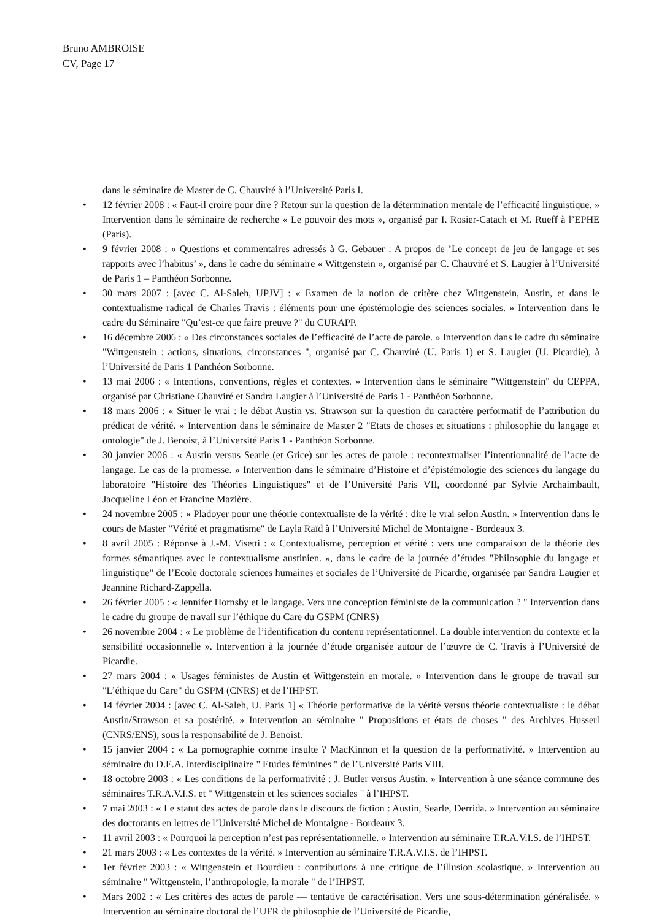Bruno AMBROISE
CV, Page 17
dans le séminaire de Master de C. Chauviré à l’Université Paris I.
• 12 février 2008 : « Faut-il croire pour dire ? Retour sur la question de la détermination mentale de l’efficacité linguistique. » Intervention dans le séminaire de recherche « Le pouvoir des mots », organisé par I. Rosier-Catach et M. Rueff à l’EPHE (Paris).
• 9 février 2008 : « Questions et commentaires adressés à G. Gebauer : A propos de ’Le concept de jeu de langage et ses rapports avec l’habitus’ », dans le cadre du séminaire « Wittgenstein », organisé par C. Chauviré et S. Laugier à l’Université de Paris 1 – Panthéon Sorbonne.
• 30 mars 2007 : [avec C. Al-Saleh, UPJV] : « Examen de la notion de critère chez Wittgenstein, Austin, et dans le contextualisme radical de Charles Travis : éléments pour une épistémologie des sciences sociales. » Intervention dans le cadre du Séminaire "Qu’est-ce que faire preuve ?" du CURAPP.
• 16 décembre 2006 : « Des circonstances sociales de l’efficacité de l’acte de parole. » Intervention dans le cadre du séminaire "Wittgenstein : actions, situations, circonstances ", organisé par C. Chauviré (U. Paris 1) et S. Laugier (U. Picardie), à l’Université de Paris 1 Panthéon Sorbonne.
• 13 mai 2006 : « Intentions, conventions, règles et contextes. » Intervention dans le séminaire "Wittgenstein" du CEPPA, organisé par Christiane Chauviré et Sandra Laugier à l’Université de Paris 1 - Panthéon Sorbonne.
• 18 mars 2006 : « Situer le vrai : le débat Austin vs. Strawson sur la question du caractère performatif de l’attribution du prédicat de vérité. » Intervention dans le séminaire de Master 2 "Etats de choses et situations : philosophie du langage et ontologie" de J. Benoist, à l’Université Paris 1 - Panthéon Sorbonne.
• 30 janvier 2006 : « Austin versus Searle (et Grice) sur les actes de parole : recontextualiser l’intentionnalité de l’acte de langage. Le cas de la promesse. » Intervention dans le séminaire d’Histoire et d’épistémologie des sciences du langage du laboratoire "Histoire des Théories Linguistiques" et de l’Université Paris VII, coordonné par Sylvie Archaimbault, Jacqueline Léon et Francine Mazière.
• 24 novembre 2005 : « Pladoyer pour une théorie contextualiste de la vérité : dire le vrai selon Austin. » Intervention dans le cours de Master "Vérité et pragmatisme" de Layla Raïd à l’Université Michel de Montaigne - Bordeaux 3.
• 8 avril 2005 : Réponse à J.-M. Visetti : « Contextualisme, perception et vérité : vers une comparaison de la théorie des formes sémantiques avec le contextualisme austinien. », dans le cadre de la journée d’études "Philosophie du langage et linguistique" de l’Ecole doctorale sciences humaines et sociales de l’Université de Picardie, organisée par Sandra Laugier et Jeannine Richard-Zappella.
• 26 février 2005 : « Jennifer Hornsby et le langage. Vers une conception féministe de la communication ? " Intervention dans le cadre du groupe de travail sur l’éthique du Care du GSPM (CNRS)
• 26 novembre 2004 : « Le problème de l’identification du contenu représentationnel. La double intervention du contexte et la sensibilité occasionnelle ». Intervention à la journée d’étude organisée autour de l’œuvre de C. Travis à l’Université de Picardie.
• 27 mars 2004 : « Usages féministes de Austin et Wittgenstein en morale. » Intervention dans le groupe de travail sur "L’éthique du Care" du GSPM (CNRS) et de l’IHPST.
• 14 février 2004 : [avec C. Al-Saleh, U. Paris 1] « Théorie performative de la vérité versus théorie contextualiste : le débat Austin/Strawson et sa postérité. » Intervention au séminaire " Propositions et états de choses " des Archives Husserl (CNRS/ENS), sous la responsabilité de J. Benoist.
• 15 janvier 2004 : « La pornographie comme insulte ? MacKinnon et la question de la performativité. » Intervention au séminaire du D.E.A. interdisciplinaire " Etudes féminines " de l’Université Paris VIII.
• 18 octobre 2003 : « Les conditions de la performativité : J. Butler versus Austin. » Intervention à une séance commune des séminaires T.R.A.V.I.S. et " Wittgenstein et les sciences sociales " à l’IHPST.
• 7 mai 2003 : « Le statut des actes de parole dans le discours de fiction : Austin, Searle, Derrida. » Intervention au séminaire des doctorants en lettres de l’Université Michel de Montaigne - Bordeaux 3.
• 11 avril 2003 : « Pourquoi la perception n’est pas représentationnelle. » Intervention au séminaire T.R.A.V.I.S. de l’IHPST.
• 21 mars 2003 : « Les contextes de la vérité. » Intervention au séminaire T.R.A.V.I.S. de l’IHPST.
• 1er février 2003 : « Wittgenstein et Bourdieu : contributions à une critique de l’illusion scolastique. » Intervention au séminaire " Wittgenstein, l’anthropologie, la morale " de l’IHPST.
• Mars 2002 : « Les critères des actes de parole — tentative de caractérisation. Vers une sous-détermination généralisée. » Intervention au séminaire doctoral de l’UFR de philosophie de l’Université de Picardie,